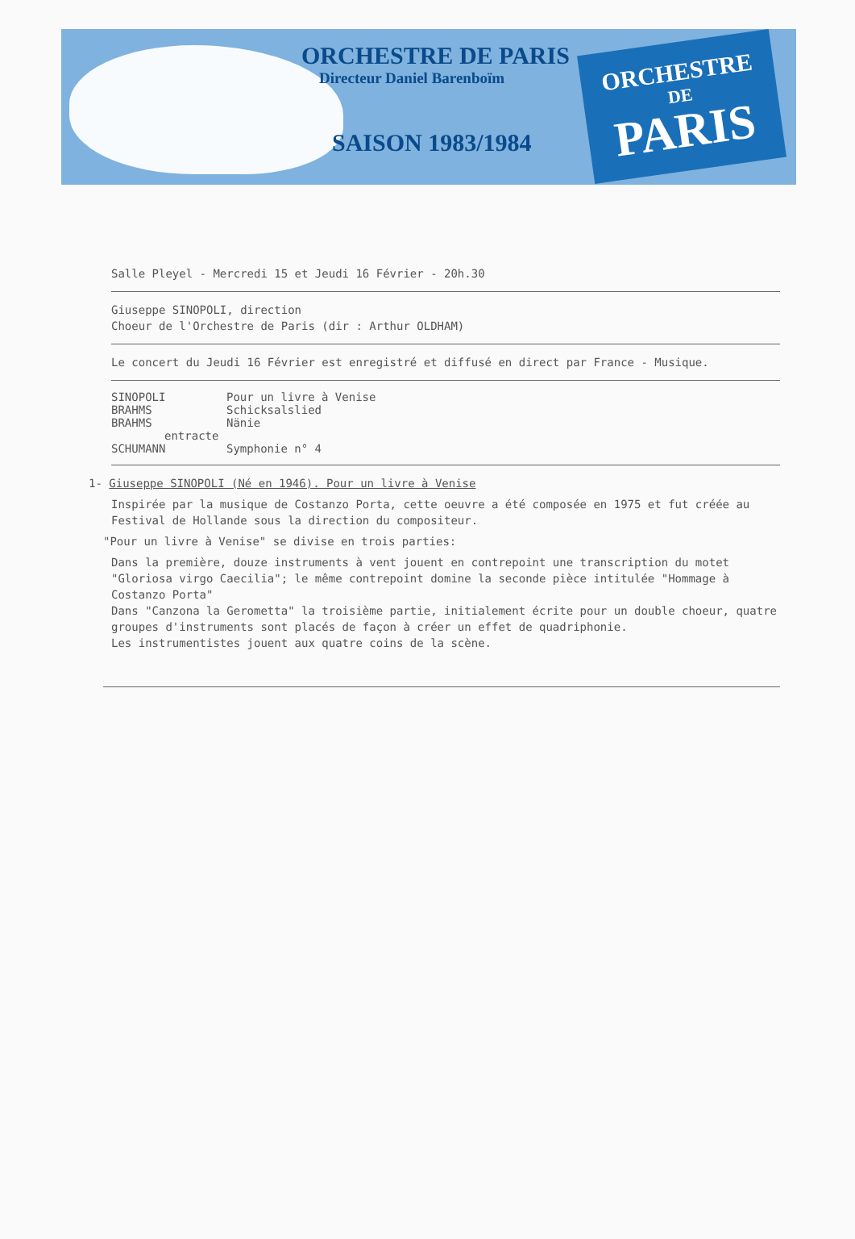ORCHESTRE DE PARIS
Directeur Daniel Barenboïm
SAISON 1983/1984
ORCHESTRE
DE
PARIS
Salle Pleyel - Mercredi 15 et Jeudi 16 Février - 20h.30
Giuseppe SINOPOLI, direction
Choeur de l'Orchestre de Paris (dir : Arthur OLDHAM)
Le concert du Jeudi 16 Février est enregistré et diffusé en direct par France - Musique.
SINOPOLI Pour un livre à Venise
BRAHMS Schicksalslied
BRAHMS Nänie
entracte
SCHUMANN Symphonie n° 4
1- Giuseppe SINOPOLI (Né en 1946). Pour un livre à Venise
Inspirée par la musique de Costanzo Porta, cette oeuvre a été composée en 1975 et fut créée au Festival de Hollande sous la direction du compositeur.
"Pour un livre à Venise" se divise en trois parties:
Dans la première, douze instruments à vent jouent en contrepoint une transcription du motet "Gloriosa virgo Caecilia"; le même contrepoint domine la seconde pièce intitulée "Hommage à Costanzo Porta"
Dans "Canzona la Gerometta" la troisième partie, initialement écrite pour un double choeur, quatre groupes d'instruments sont placés de façon à créer un effet de quadriphonie.
Les instrumentistes jouent aux quatre coins de la scène.